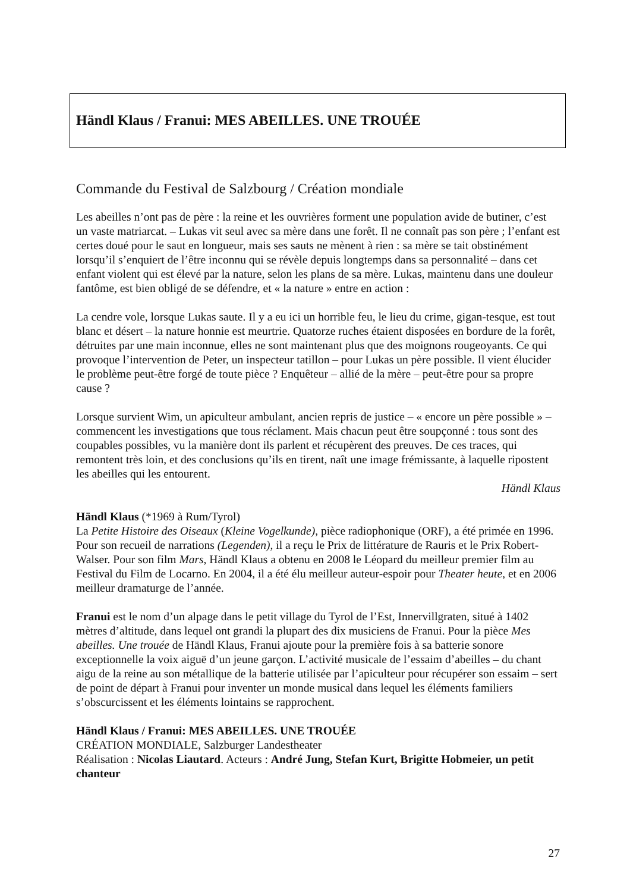Händl Klaus / Franui: MES ABEILLES. UNE TROUÉE
Commande du Festival de Salzbourg / Création mondiale
Les abeilles n’ont pas de père : la reine et les ouvrières forment une population avide de butiner, c’est un vaste matriarcat. – Lukas vit seul avec sa mère dans une forêt. Il ne connaît pas son père ; l’enfant est certes doué pour le saut en longueur, mais ses sauts ne mènent à rien : sa mère se tait obstinément lorsqu’il s’enquiert de l’être inconnu qui se révèle depuis longtemps dans sa personnalité – dans cet enfant violent qui est élevé par la nature, selon les plans de sa mère. Lukas, maintenu dans une douleur fantôme, est bien obligé de se défendre, et « la nature » entre en action :
La cendre vole, lorsque Lukas saute. Il y a eu ici un horrible feu, le lieu du crime, gigan-tesque, est tout blanc et désert – la nature honnie est meurtrie. Quatorze ruches étaient disposées en bordure de la forêt, détruites par une main inconnue, elles ne sont maintenant plus que des moignons rougeoyants. Ce qui provoque l’intervention de Peter, un inspecteur tatillon – pour Lukas un père possible. Il vient élucider le problème peut-être forgé de toute pièce ? Enquêteur – allié de la mère – peut-être pour sa propre cause ?
Lorsque survient Wim, un apiculteur ambulant, ancien repris de justice – « encore un père possible » – commencent les investigations que tous réclament. Mais chacun peut être soupçonné : tous sont des coupables possibles, vu la manière dont ils parlent et récupèrent des preuves. De ces traces, qui remontent très loin, et des conclusions qu’ils en tirent, naît une image frémissante, à laquelle ripostent les abeilles qui les entourent.
Händl Klaus
Händl Klaus (*1969 à Rum/Tyrol)
La Petite Histoire des Oiseaux (Kleine Vogelkunde), pièce radiophonique (ORF), a été primée en 1996. Pour son recueil de narrations (Legenden), il a reçu le Prix de littérature de Rauris et le Prix Robert-Walser. Pour son film Mars, Händl Klaus a obtenu en 2008 le Léopard du meilleur premier film au Festival du Film de Locarno. En 2004, il a été élu meilleur auteur-espoir pour Theater heute, et en 2006 meilleur dramaturge de l’année.
Franui est le nom d’un alpage dans le petit village du Tyrol de l’Est, Innervillgraten, situé à 1402 mètres d’altitude, dans lequel ont grandi la plupart des dix musiciens de Franui. Pour la pièce Mes abeilles. Une trouée de Händl Klaus, Franui ajoute pour la première fois à sa batterie sonore exceptionnelle la voix aiguë d’un jeune garçon. L’activité musicale de l’essaim d’abeilles – du chant aigu de la reine au son métallique de la batterie utilisée par l’apiculteur pour récupérer son essaim – sert de point de départ à Franui pour inventer un monde musical dans lequel les éléments familiers s’obscurcissent et les éléments lointains se rapprochent.
Händl Klaus / Franui: MES ABEILLES. UNE TROUÉE
CRÉATION MONDIALE, Salzburger Landestheater
Réalisation : Nicolas Liautard. Acteurs : André Jung, Stefan Kurt, Brigitte Hobmeier, un petit chanteur
27